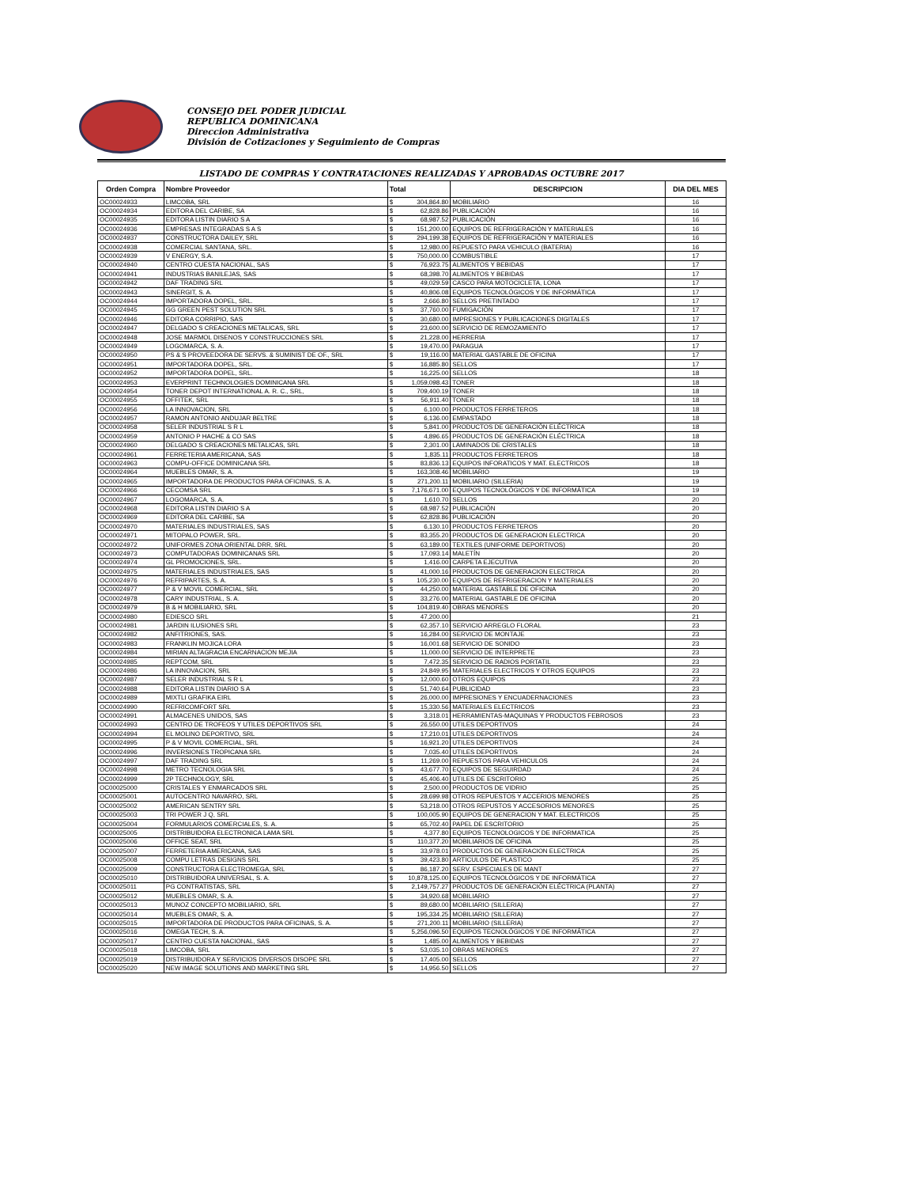CONSEJO DEL PODER JUDICIAL
REPUBLICA DOMINICANA
Direccion Administrativa
División de Cotizaciones y Seguimiento de Compras
LISTADO DE COMPRAS Y CONTRATACIONES REALIZADAS Y APROBADAS OCTUBRE 2017
| Orden Compra | Nombre Proveedor | Total | | DESCRIPCION | DIA DEL MES |
| --- | --- | --- | --- | --- | --- |
| OC00024933 | LIMCOBA, SRL | $ | 304,864.80 | MOBILIARIO | 16 |
| OC00024934 | EDITORA DEL CARIBE, SA | $ | 62,828.86 | PUBLICACIÓN | 16 |
| OC00024935 | EDITORA LISTIN DIARIO S A | $ | 68,987.52 | PUBLICACIÓN | 16 |
| OC00024936 | EMPRESAS INTEGRADAS S A S | $ | 151,200.00 | EQUIPOS DE REFRIGERACIÓN Y MATERIALES | 16 |
| OC00024937 | CONSTRUCTORA DAILEY, SRL | $ | 294,199.38 | EQUIPOS DE REFRIGERACIÓN Y MATERIALES | 16 |
| OC00024938 | COMERCIAL SANTANA, SRL. | $ | 12,980.00 | REPUESTO PARA VEHICULO (BATERIA) | 16 |
| OC00024939 | V ENERGY, S.A. | $ | 750,000.00 | COMBUSTIBLE | 17 |
| OC00024940 | CENTRO CUESTA NACIONAL, SAS | $ | 76,923.75 | ALIMENTOS Y BEBIDAS | 17 |
| OC00024941 | INDUSTRIAS BANILEJAS, SAS | $ | 68,398.70 | ALIMENTOS Y BEBIDAS | 17 |
| OC00024942 | DAF TRADING SRL | $ | 49,029.59 | CASCO PARA MOTOCICLETA, LONA | 17 |
| OC00024943 | SINERGIT, S. A. | $ | 40,806.08 | EQUIPOS TECNOLÓGICOS Y DE INFORMÁTICA | 17 |
| OC00024944 | IMPORTADORA DOPEL, SRL. | $ | 2,666.80 | SELLOS PRETINTADO | 17 |
| OC00024945 | GG GREEN PEST SOLUTION SRL | $ | 37,760.00 | FUMIGACIÓN | 17 |
| OC00024946 | EDITORA CORRIPIO, SAS | $ | 30,680.00 | IMPRESIONES Y PUBLICACIONES DIGITALES | 17 |
| OC00024947 | DELGADO S CREACIONES METALICAS, SRL | $ | 23,600.00 | SERVICIO DE REMOZAMIENTO | 17 |
| OC00024948 | JOSE MARMOL DISENOS Y CONSTRUCCIONES SRL | $ | 21,228.00 | HERRERIA | 17 |
| OC00024949 | LOGOMARCA, S. A. | $ | 19,470.00 | PARAGUA | 17 |
| OC00024950 | PS & S PROVEEDORA DE SERVS. & SUMINIST DE OF., SRL | $ | 19,116.00 | MATERIAL GASTABLE DE OFICINA | 17 |
| OC00024951 | IMPORTADORA DOPEL, SRL. | $ | 16,885.80 | SELLOS | 17 |
| OC00024952 | IMPORTADORA DOPEL, SRL. | $ | 16,225.00 | SELLOS | 18 |
| OC00024953 | EVERPRINT TECHNOLOGIES DOMINICANA SRL | $ | 1,059,098.43 | TONER | 18 |
| OC00024954 | TONER DEPOT INTERNATIONAL A. R. C., SRL, | $ | 709,400.19 | TONER | 18 |
| OC00024955 | OFFITEK, SRL | $ | 56,911.40 | TONER | 18 |
| OC00024956 | LA INNOVACION, SRL | $ | 6,100.00 | PRODUCTOS FERRETEROS | 18 |
| OC00024957 | RAMON ANTONIO ANDUJAR BELTRE | $ | 6,136.00 | EMPASTADO | 18 |
| OC00024958 | SELER INDUSTRIAL S R L | $ | 5,841.00 | PRODUCTOS DE GENERACIÓN ELÉCTRICA | 18 |
| OC00024959 | ANTONIO P HACHE & CO SAS | $ | 4,896.65 | PRODUCTOS DE GENERACIÓN ELÉCTRICA | 18 |
| OC00024960 | DELGADO S CREACIONES METALICAS, SRL | $ | 2,301.00 | LAMINADOS DE CRISTALES | 18 |
| OC00024961 | FERRETERIA AMERICANA, SAS | $ | 1,835.11 | PRODUCTOS FERRETEROS | 18 |
| OC00024963 | COMPU-OFFICE DOMINICANA SRL | $ | 83,836.13 | EQUIPOS INFORATICOS Y MAT. ELECTRICOS | 18 |
| OC00024964 | MUEBLES OMAR, S. A. | $ | 163,308.46 | MOBILIARIO | 19 |
| OC00024965 | IMPORTADORA DE PRODUCTOS PARA OFICINAS, S. A. | $ | 271,200.11 | MOBILIARIO (SILLERIA) | 19 |
| OC00024966 | CECOMSA SRL | $ | 7,176,671.00 | EQUIPOS TECNOLÓGICOS Y DE INFORMÁTICA | 19 |
| OC00024967 | LOGOMARCA, S. A. | $ | 1,610.70 | SELLOS | 20 |
| OC00024968 | EDITORA LISTIN DIARIO S A | $ | 68,987.52 | PUBLICACIÓN | 20 |
| OC00024969 | EDITORA DEL CARIBE, SA | $ | 62,828.86 | PUBLICACIÓN | 20 |
| OC00024970 | MATERIALES INDUSTRIALES, SAS | $ | 6,130.10 | PRODUCTOS FERRETEROS | 20 |
| OC00024971 | MITOPALO POWER, SRL. | $ | 83,355.20 | PRODUCTOS DE GENERACION ELECTRICA | 20 |
| OC00024972 | UNIFORMES ZONA ORIENTAL DRR, SRL | $ | 63,189.00 | TEXTILES (UNIFORME DEPORTIVOS) | 20 |
| OC00024973 | COMPUTADORAS DOMINICANAS SRL | $ | 17,093.14 | MALETÍN | 20 |
| OC00024974 | GL PROMOCIONES, SRL. | $ | 1,416.00 | CARPETA EJECUTIVA | 20 |
| OC00024975 | MATERIALES INDUSTRIALES, SAS | $ | 41,000.16 | PRODUCTOS DE GENERACION ELECTRICA | 20 |
| OC00024976 | REFRIPARTES, S. A. | $ | 105,230.00 | EQUIPOS DE REFRIGERACION Y MATERIALES | 20 |
| OC00024977 | P & V MOVIL COMERCIAL, SRL | $ | 44,250.00 | MATERIAL GASTABLE DE OFICINA | 20 |
| OC00024978 | CARY INDUSTRIAL, S. A. | $ | 33,276.00 | MATERIAL GASTABLE DE OFICINA | 20 |
| OC00024979 | B & H MOBILIARIO, SRL | $ | 104,819.40 | OBRAS MENORES | 20 |
| OC00024980 | EDIESCO SRL | $ | 47,200.00 | | 21 |
| OC00024981 | JARDIN ILUSIONES SRL | $ | 62,357.10 | SERVICIO ARREGLO FLORAL | 23 |
| OC00024982 | ANFITRIONES, SAS. | $ | 16,284.00 | SERVICIO DE MONTAJE | 23 |
| OC00024983 | FRANKLIN MOJICA LORA | $ | 16,001.68 | SERVICIO DE SONIDO | 23 |
| OC00024984 | MIRIAN ALTAGRACIA ENCARNACION MEJIA | $ | 11,000.00 | SERVICIO DE INTERPRETE | 23 |
| OC00024985 | REPTCOM, SRL | $ | 7,472.35 | SERVICIO DE RADIOS PORTATIL | 23 |
| OC00024986 | LA INNOVACION, SRL | $ | 24,849.95 | MATERIALES ELECTRICOS Y OTROS EQUIPOS | 23 |
| OC00024987 | SELER INDUSTRIAL S R L | $ | 12,000.60 | OTROS EQUIPOS | 23 |
| OC00024988 | EDITORA LISTIN DIARIO S A | $ | 51,740.64 | PUBLICIDAD | 23 |
| OC00024989 | MIXTLI GRAFIKA EIRL | $ | 26,000.00 | IMPRESIONES Y ENCUADERNACIONES | 23 |
| OC00024990 | REFRICOMFORT SRL | $ | 15,330.56 | MATERIALES ELECTRICOS | 23 |
| OC00024991 | ALMACENES UNIDOS, SAS | $ | 3,318.01 | HERRAMIENTAS-MAQUINAS Y PRODUCTOS FEBROSOS | 23 |
| OC00024993 | CENTRO DE TROFEOS Y UTILES DEPORTIVOS SRL | $ | 26,550.00 | UTILES DEPORTIVOS | 24 |
| OC00024994 | EL MOLINO DEPORTIVO, SRL | $ | 17,210.01 | UTILES DEPORTIVOS | 24 |
| OC00024995 | P & V MOVIL COMERCIAL, SRL | $ | 16,921.20 | UTILES DEPORTIVOS | 24 |
| OC00024996 | INVERSIONES TROPICANA SRL | $ | 7,035.40 | UTILES DEPORTIVOS | 24 |
| OC00024997 | DAF TRADING SRL | $ | 11,269.00 | REPUESTOS PARA VEHICULOS | 24 |
| OC00024998 | METRO TECNOLOGIA SRL | $ | 43,677.70 | EQUIPOS DE SEGUIRDAD | 24 |
| OC00024999 | 2P TECHNOLOGY, SRL | $ | 45,406.40 | UTILES DE ESCRITORIO | 25 |
| OC00025000 | CRISTALES Y ENMARCADOS SRL | $ | 2,500.00 | PRODUCTOS DE VIDRIO | 25 |
| OC00025001 | AUTOCENTRO NAVARRO, SRL | $ | 28,699.98 | OTROS REPUESTOS Y ACCERIOS MENORES | 25 |
| OC00025002 | AMERICAN SENTRY SRL | $ | 53,218.00 | OTROS REPUSTOS Y ACCESORIOS MENORES | 25 |
| OC00025003 | TRI POWER J Q, SRL | $ | 100,005.90 | EQUIPOS DE GENERACION Y MAT. ELECTRICOS | 25 |
| OC00025004 | FORMULARIOS COMERCIALES, S. A. | $ | 65,702.40 | PAPEL DE ESCRITORIO | 25 |
| OC00025005 | DISTRIBUIDORA ELECTRONICA LAMA SRL | $ | 4,377.80 | EQUIPOS TECNOLOGICOS Y DE INFORMATICA | 25 |
| OC00025006 | OFFICE SEAT, SRL | $ | 110,377.20 | MOBILIARIOS DE OFICINA | 25 |
| OC00025007 | FERRETERIA AMERICANA, SAS | $ | 33,978.01 | PRODUCTOS DE GENERACION ELECTRICA | 25 |
| OC00025008 | COMPU LETRAS DESIGNS SRL | $ | 39,423.80 | ARTICULOS DE PLASTICO | 25 |
| OC00025009 | CONSTRUCTORA ELECTROMEGA, SRL | $ | 86,187.20 | SERV. ESPECIALES DE MANT | 27 |
| OC00025010 | DISTRIBUIDORA UNIVERSAL, S. A. | $ | 10,878,125.00 | EQUIPOS TECNOLÓGICOS Y DE INFORMÁTICA | 27 |
| OC00025011 | PG CONTRATISTAS, SRL | $ | 2,149,757.27 | PRODUCTOS DE GENERACIÓN ELÉCTRICA (PLANTA) | 27 |
| OC00025012 | MUEBLES OMAR, S. A. | $ | 34,920.68 | MOBILIARIO | 27 |
| OC00025013 | MUNOZ CONCEPTO MOBILIARIO, SRL | $ | 89,680.00 | MOBILIARIO (SILLERIA) | 27 |
| OC00025014 | MUEBLES OMAR, S. A. | $ | 195,334.25 | MOBILIARIO (SILLERIA) | 27 |
| OC00025015 | IMPORTADORA DE PRODUCTOS PARA OFICINAS, S. A. | $ | 271,200.11 | MOBILIARIO (SILLERIA) | 27 |
| OC00025016 | OMEGA TECH, S. A. | $ | 5,256,096.50 | EQUIPOS TECNOLÓGICOS Y DE INFORMÁTICA | 27 |
| OC00025017 | CENTRO CUESTA NACIONAL, SAS | $ | 1,485.00 | ALIMENTOS Y BEBIDAS | 27 |
| OC00025018 | LIMCOBA, SRL | $ | 53,035.10 | OBRAS MENORES | 27 |
| OC00025019 | DISTRIBUIDORA Y SERVICIOS DIVERSOS DISOPE SRL | $ | 17,405.00 | SELLOS | 27 |
| OC00025020 | NEW IMAGE SOLUTIONS AND MARKETING SRL | $ | 14,956.50 | SELLOS | 27 |